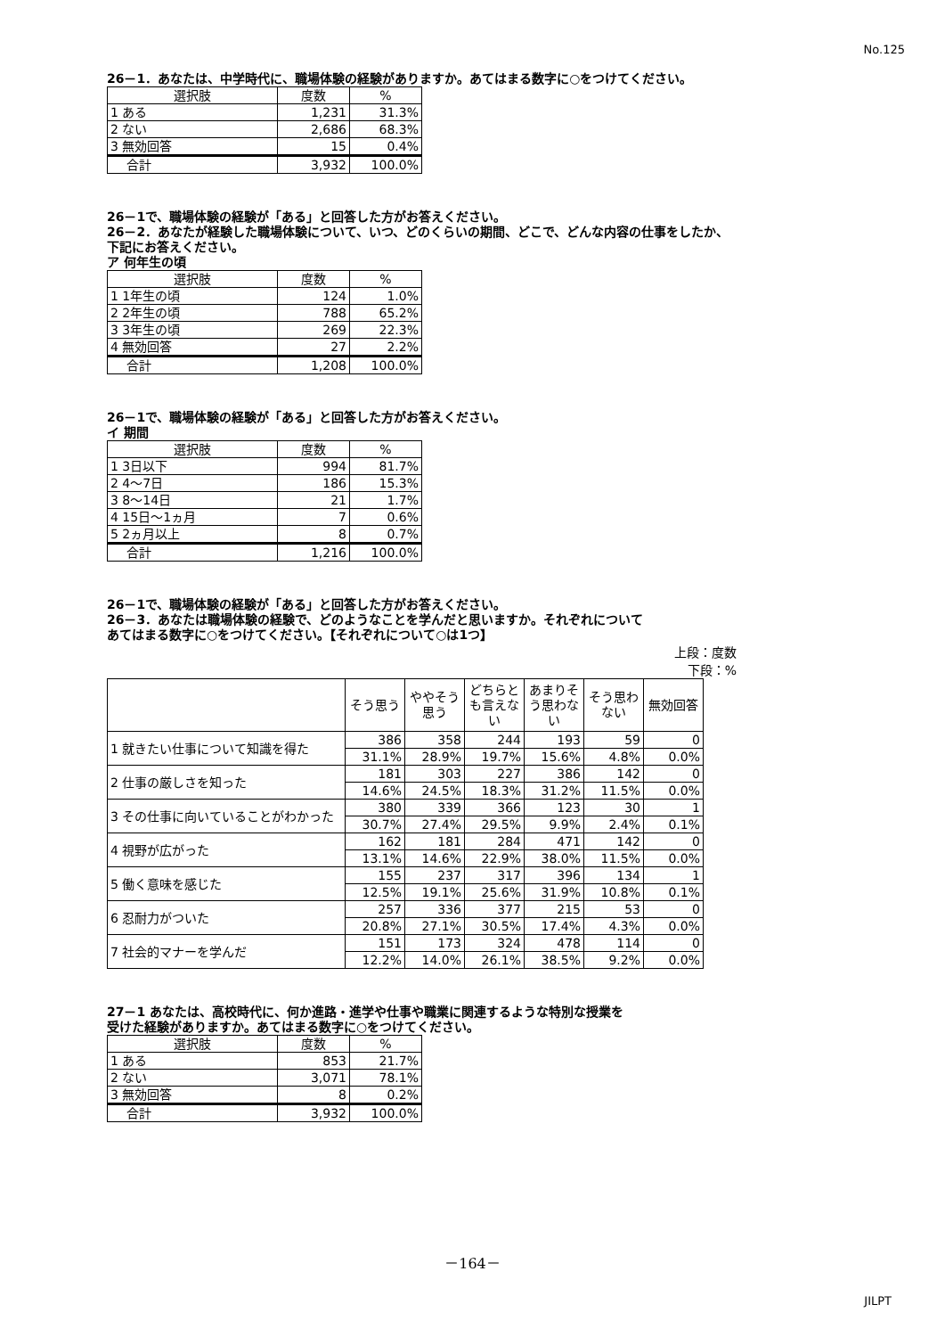No.125
26－1．あなたは、中学時代に、職場体験の経験がありますか。あてはまる数字に○をつけてください。
| 選択肢 | 度数 | % |
| --- | --- | --- |
| 1 ある | 1,231 | 31.3% |
| 2 ない | 2,686 | 68.3% |
| 3 無効回答 | 15 | 0.4% |
| 合計 | 3,932 | 100.0% |
26－1で、職場体験の経験が「ある」と回答した方がお答えください。
26－2．あなたが経験した職場体験について、いつ、どのくらいの期間、どこで、どんな内容の仕事をしたか、
下記にお答えください。
ア 何年生の頃
| 選択肢 | 度数 | % |
| --- | --- | --- |
| 1 1年生の頃 | 124 | 1.0% |
| 2 2年生の頃 | 788 | 65.2% |
| 3 3年生の頃 | 269 | 22.3% |
| 4 無効回答 | 27 | 2.2% |
| 合計 | 1,208 | 100.0% |
26－1で、職場体験の経験が「ある」と回答した方がお答えください。
イ 期間
| 選択肢 | 度数 | % |
| --- | --- | --- |
| 1 3日以下 | 994 | 81.7% |
| 2 4～7日 | 186 | 15.3% |
| 3 8～14日 | 21 | 1.7% |
| 4 15日～1ヵ月 | 7 | 0.6% |
| 5 2ヵ月以上 | 8 | 0.7% |
| 合計 | 1,216 | 100.0% |
26－1で、職場体験の経験が「ある」と回答した方がお答えください。
26－3．あなたは職場体験の経験で、どのようなことを学んだと思いますか。それぞれについて
あてはまる数字に○をつけてください。【それぞれについて○は1つ】
上段：度数
下段：%
| | そう思う | ややそう思う | どちらとも言えない | あまりそう思わない | そう思わない | 無効回答 |
| --- | --- | --- | --- | --- | --- | --- |
| 1 就きたい仕事について知識を得た | 386 | 358 | 244 | 193 | 59 | 0 |
| | 31.1% | 28.9% | 19.7% | 15.6% | 4.8% | 0.0% |
| 2 仕事の厳しさを知った | 181 | 303 | 227 | 386 | 142 | 0 |
| | 14.6% | 24.5% | 18.3% | 31.2% | 11.5% | 0.0% |
| 3 その仕事に向いていることがわかった | 380 | 339 | 366 | 123 | 30 | 1 |
| | 30.7% | 27.4% | 29.5% | 9.9% | 2.4% | 0.1% |
| 4 視野が広がった | 162 | 181 | 284 | 471 | 142 | 0 |
| | 13.1% | 14.6% | 22.9% | 38.0% | 11.5% | 0.0% |
| 5 働く意味を感じた | 155 | 237 | 317 | 396 | 134 | 1 |
| | 12.5% | 19.1% | 25.6% | 31.9% | 10.8% | 0.1% |
| 6 忍耐力がついた | 257 | 336 | 377 | 215 | 53 | 0 |
| | 20.8% | 27.1% | 30.5% | 17.4% | 4.3% | 0.0% |
| 7 社会的マナーを学んだ | 151 | 173 | 324 | 478 | 114 | 0 |
| | 12.2% | 14.0% | 26.1% | 38.5% | 9.2% | 0.0% |
27－1 あなたは、高校時代に、何か進路・進学や仕事や職業に関連するような特別な授業を
受けた経験がありますか。あてはまる数字に○をつけてください。
| 選択肢 | 度数 | % |
| --- | --- | --- |
| 1 ある | 853 | 21.7% |
| 2 ない | 3,071 | 78.1% |
| 3 無効回答 | 8 | 0.2% |
| 合計 | 3,932 | 100.0% |
－164－
JILPT